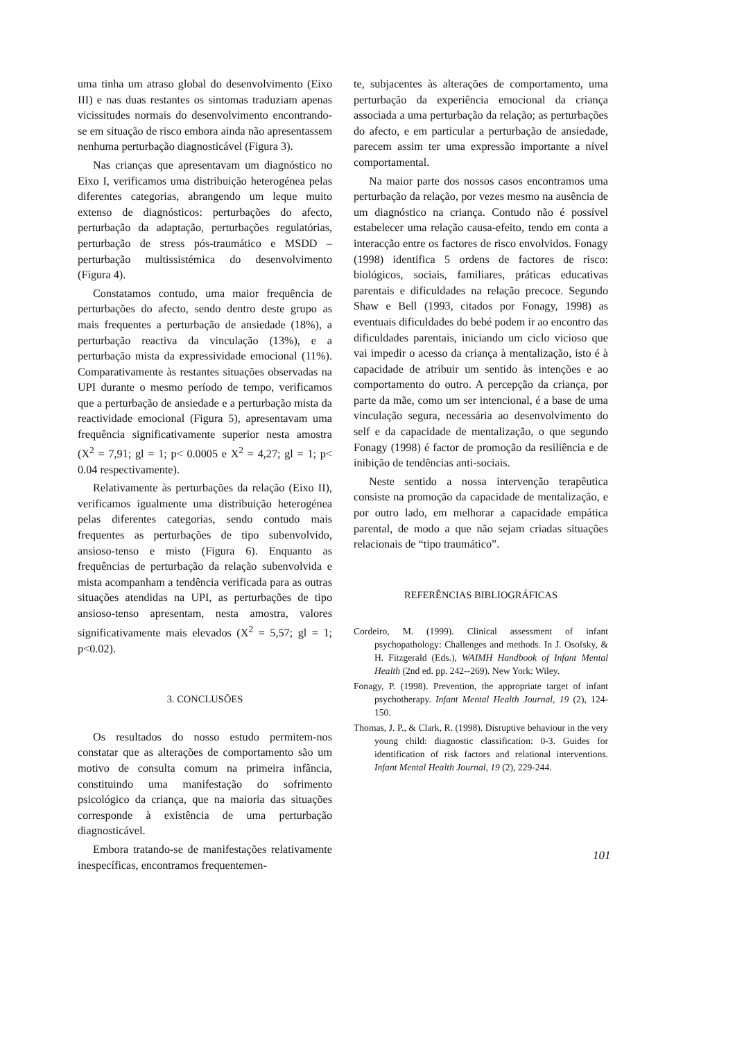uma tinha um atraso global do desenvolvimento (Eixo III) e nas duas restantes os sintomas traduziam apenas vicissitudes normais do desenvolvimento encontrando-se em situação de risco embora ainda não apresentassem nenhuma perturbação diagnosticável (Figura 3).
Nas crianças que apresentavam um diagnóstico no Eixo I, verificamos uma distribuição heterogénea pelas diferentes categorias, abrangendo um leque muito extenso de diagnósticos: perturbações do afecto, perturbação da adaptação, perturbações regulatórias, perturbação de stress pós-traumático e MSDD – perturbação multissistémica do desenvolvimento (Figura 4).
Constatamos contudo, uma maior frequência de perturbações do afecto, sendo dentro deste grupo as mais frequentes a perturbação de ansiedade (18%), a perturbação reactiva da vinculação (13%), e a perturbação mista da expressividade emocional (11%). Comparativamente às restantes situações observadas na UPI durante o mesmo período de tempo, verificamos que a perturbação de ansiedade e a perturbação mista da reactividade emocional (Figura 5), apresentavam uma frequência significativamente superior nesta amostra (X<sup>2</sup> = 7,91; gl = 1; p< 0.0005 e X<sup>2</sup> = 4,27; gl = 1; p< 0.04 respectivamente).
Relativamente às perturbações da relação (Eixo II), verificamos igualmente uma distribuição heterogénea pelas diferentes categorias, sendo contudo mais frequentes as perturbações de tipo subenvolvido, ansioso-tenso e misto (Figura 6). Enquanto as frequências de perturbação da relação subenvolvida e mista acompanham a tendência verificada para as outras situações atendidas na UPI, as perturbações de tipo ansioso-tenso apresentam, nesta amostra, valores significativamente mais elevados (X<sup>2</sup> = 5,57; gl = 1; p<0.02).
3. CONCLUSÕES
Os resultados do nosso estudo permitem-nos constatar que as alterações de comportamento são um motivo de consulta comum na primeira infância, constituindo uma manifestação do sofrimento psicológico da criança, que na maioria das situações corresponde à existência de uma perturbação diagnosticável.
Embora tratando-se de manifestações relativamente inespecíficas, encontramos frequentemen-
te, subjacentes às alterações de comportamento, uma perturbação da experiência emocional da criança associada a uma perturbação da relação; as perturbações do afecto, e em particular a perturbação de ansiedade, parecem assim ter uma expressão importante a nível comportamental.
Na maior parte dos nossos casos encontramos uma perturbação da relação, por vezes mesmo na ausência de um diagnóstico na criança. Contudo não é possível estabelecer uma relação causa-efeito, tendo em conta a interacção entre os factores de risco envolvidos. Fonagy (1998) identifica 5 ordens de factores de risco: biológicos, sociais, familiares, práticas educativas parentais e dificuldades na relação precoce. Segundo Shaw e Bell (1993, citados por Fonagy, 1998) as eventuais dificuldades do bebé podem ir ao encontro das dificuldades parentais, iniciando um ciclo vicioso que vai impedir o acesso da criança à mentalização, isto é à capacidade de atribuir um sentido às intenções e ao comportamento do outro. A percepção da criança, por parte da mãe, como um ser intencional, é a base de uma vinculação segura, necessária ao desenvolvimento do self e da capacidade de mentalização, o que segundo Fonagy (1998) é factor de promoção da resiliência e de inibição de tendências anti-sociais.
Neste sentido a nossa intervenção terapêutica consiste na promoção da capacidade de mentalização, e por outro lado, em melhorar a capacidade empática parental, de modo a que não sejam criadas situações relacionais de “tipo traumático”.
REFERÊNCIAS BIBLIOGRÁFICAS
Cordeiro, M. (1999). Clinical assessment of infant psychopathology: Challenges and methods. In J. Osofsky, & H. Fitzgerald (Eds.), WAIMH Handbook of Infant Mental Health (2nd ed. pp. 242--269). New York: Wiley.
Fonagy, P. (1998). Prevention, the appropriate target of infant psychotherapy. Infant Mental Health Journal, 19 (2), 124-150.
Thomas, J. P., & Clark, R. (1998). Disruptive behaviour in the very young child: diagnostic classification: 0-3. Guides for identification of risk factors and relational interventions. Infant Mental Health Journal, 19 (2), 229-244.
101